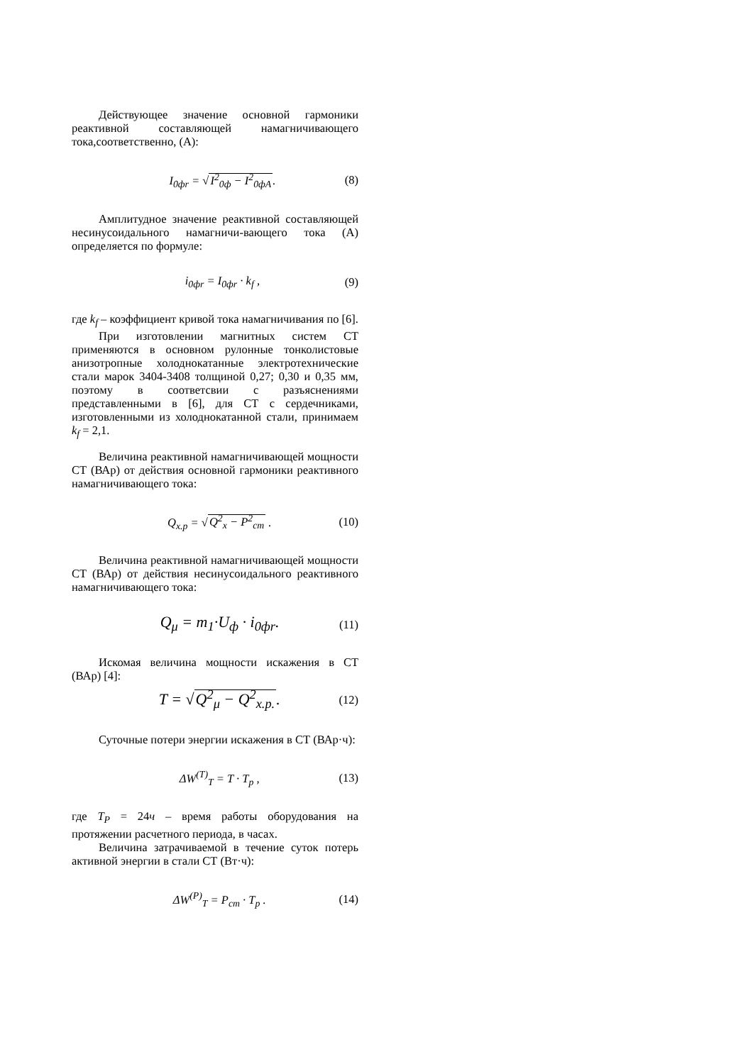Действующее значение основной гармоники реактивной составляющей намагничивающего тока,соответственно, (А):
I<sub>0фr</sub> = √I<sup>2</sup><sub>0ф</sub> − I<sup>2</sup><sub>0фA</sub>. (8)
Амплитудное значение реактивной составляющей несинусоидального намагничи-вающего тока (А) определяется по формуле:
i<sub>0фr</sub> = I<sub>0фr</sub> · k<sub>f</sub> , (9)
где k<sub>f</sub> – коэффициент кривой тока намагничивания по [6].
При изготовлении магнитных систем СТ применяются в основном рулонные тонколистовые анизотропные холоднокатанные электротехнические стали марок 3404-3408 толщиной 0,27; 0,30 и 0,35 мм, поэтому в соответсвии с разъяснениями представленными в [6], для СТ с сердечниками, изготовленными из холоднокатанной стали, принимаем k<sub>f</sub> = 2,1.
Величина реактивной намагничивающей мощности СТ (ВАр) от действия основной гармоники реактивного намагничивающего тока:
Q<sub>x.p</sub> = √Q<sup>2</sup><sub>x</sub> − P<sup>2</sup><sub>cm</sub> . (10)
Величина реактивной намагничивающей мощности СТ (ВАр) от действия несинусоидального реактивного намагничивающего тока:
Q<sub>μ</sub> = m<sub>1</sub>·U<sub>ф</sub> · i<sub>0фr</sub>. (11)
Искомая величина мощности искажения в СТ (ВАр) [4]:
T = √Q<sup>2</sup><sub>μ</sub> − Q<sup>2</sup><sub>x.p.</sub>. (12)
Суточные потери энергии искажения в СТ (ВАр·ч):
ΔW<sup>(T)</sup><sub>T</sub> = T · T<sub>p</sub> , (13)
где T<sub>P</sub> = 24ч – время работы оборудования на протяжении расчетного периода, в часах.
Величина затрачиваемой в течение суток потерь активной энергии в стали СТ (Вт·ч):
ΔW<sup>(P)</sup><sub>T</sub> = P<sub>cm</sub> · T<sub>p</sub> . (14)